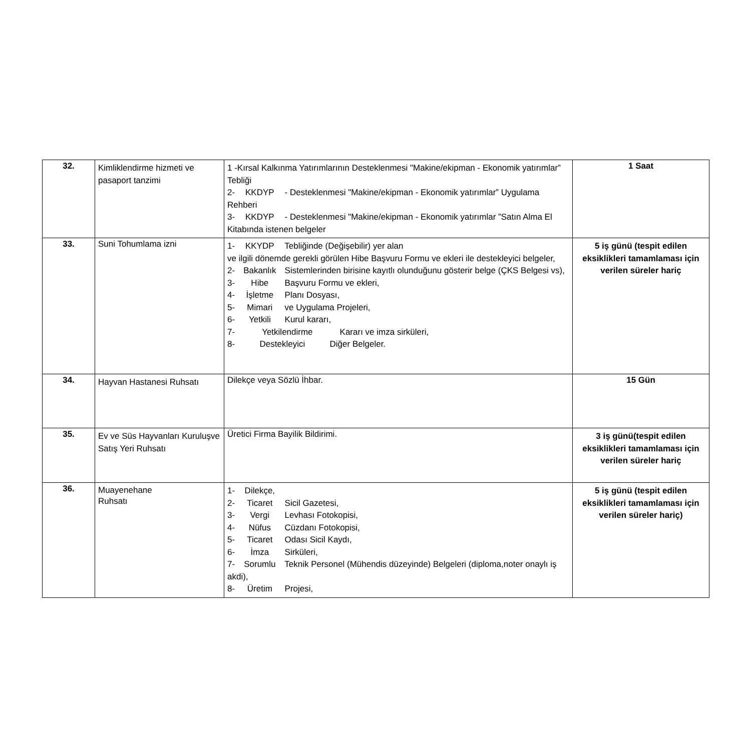| 32. | Kimliklendirme hizmeti ve pasaport tanzimi | 1 -Kırsal Kalkınma Yatırımlarının Desteklenmesi "Makine/ekipman - Ekonomik yatırımlar” Tebliği 2- KKDYP - Desteklenmesi "Makine/ekipman - Ekonomik yatırımlar” Uygulama Rehberi 3- KKDYP - Desteklenmesi "Makine/ekipman - Ekonomik yatırımlar ”Satın Alma El Kitabında istenen belgeler | 1 Saat |
| 33. | Suni Tohumlama izni | 1- KKYDP Tebliğinde (Değişebilir) yer alan ve ilgili dönemde gerekli görülen Hibe Başvuru Formu ve ekleri ile destekleyici belgeler, 2- Bakanlık Sistemlerinden birisine kayıtlı olunduğunu gösterir belge (ÇKS Belgesi vs), 3- Hibe Başvuru Formu ve ekleri, 4- İşletme Planı Dosyası, 5- Mimari ve Uygulama Projeleri, 6- Yetkili Kurul kararı, 7- Yetkilendirme Kararı ve imza sirküleri, 8- Destekleyici Diğer Belgeler. | 5 iş günü (tespit edilen eksiklikleri tamamlaması için verilen süreler hariç |
| 34. | Hayvan Hastanesi Ruhsatı | Dilekçe veya Sözlü İhbar. | 15 Gün |
| 35. | Ev ve Süs Hayvanları Kuruluşve Satış Yeri Ruhsatı | Üretici Firma Bayilik Bildirimi. | 3 iş günü(tespit edilen eksiklikleri tamamlaması için verilen süreler hariç |
| 36. | Muayenehane Ruhsatı | 1- Dilekçe, 2- Ticaret Sicil Gazetesi, 3- Vergi Levhası Fotokopisi, 4- Nüfus Cüzdanı Fotokopisi, 5- Ticaret Odası Sicil Kaydı, 6- İmza Sirküleri, 7- Sorumlu Teknik Personel (Mühendis düzeyinde) Belgeleri (diploma,noter onaylı iş akdi), 8- Üretim Projesi, | 5 iş günü (tespit edilen eksiklikleri tamamlaması için verilen süreler hariç) |